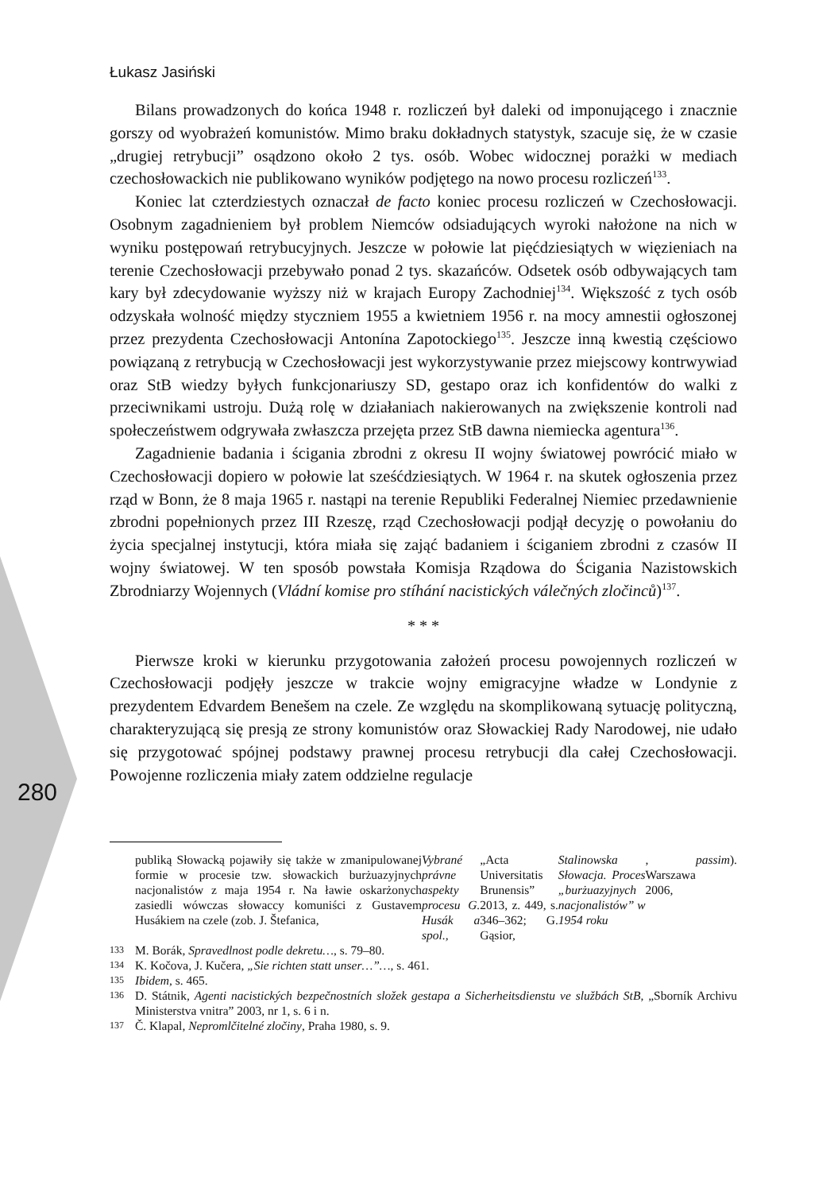280
Łukasz Jasiński
Bilans prowadzonych do końca 1948 r. rozliczeń był daleki od imponującego i znacznie gorszy od wyobrażeń komunistów. Mimo braku dokładnych statystyk, szacuje się, że w czasie „drugiej retrybucji” osądzono około 2 tys. osób. Wobec widocznej porażki w mediach czechosłowackich nie publikowano wyników podjętego na nowo procesu rozliczeń<sup>133</sup>.
Koniec lat czterdziestych oznaczał de facto koniec procesu rozliczeń w Czechosłowacji. Osobnym zagadnieniem był problem Niemców odsiadujących wyroki nałożone na nich w wyniku postępowań retrybucyjnych. Jeszcze w połowie lat pięćdziesiątych w więzieniach na terenie Czechosłowacji przebywało ponad 2 tys. skazańców. Odsetek osób odbywających tam kary był zdecydowanie wyższy niż w krajach Europy Zachodniej<sup>134</sup>. Większość z tych osób odzyskała wolność między styczniem 1955 a kwietniem 1956 r. na mocy amnestii ogłoszonej przez prezydenta Czechosłowacji Antonína Zapotockiego<sup>135</sup>. Jeszcze inną kwestią częściowo powiązaną z retrybucją w Czechosłowacji jest wykorzystywanie przez miejscowy kontrwywiad oraz StB wiedzy byłych funkcjonariuszy SD, gestapo oraz ich konfidentów do walki z przeciwnikami ustroju. Dużą rolę w działaniach nakierowanych na zwiększenie kontroli nad społeczeństwem odgrywała zwłaszcza przejęta przez StB dawna niemiecka agentura<sup>136</sup>.
Zagadnienie badania i ścigania zbrodni z okresu II wojny światowej powrócić miało w Czechosłowacji dopiero w połowie lat sześćdziesiątych. W 1964 r. na skutek ogłoszenia przez rząd w Bonn, że 8 maja 1965 r. nastąpi na terenie Republiki Federalnej Niemiec przedawnienie zbrodni popełnionych przez III Rzeszę, rząd Czechosłowacji podjął decyzję o powołaniu do życia specjalnej instytucji, która miała się zająć badaniem i ściganiem zbrodni z czasów II wojny światowej. W ten sposób powstała Komisja Rządowa do Ścigania Nazistowskich Zbrodniarzy Wojennych (Vládní komise pro stíhání nacistických válečných zločinců)<sup>137</sup>.
* * *
Pierwsze kroki w kierunku przygotowania założeń procesu powojennych rozliczeń w Czechosłowacji podjęły jeszcze w trakcie wojny emigracyjne władze w Londynie z prezydentem Edvardem Benešem na czele. Ze względu na skomplikowaną sytuację polityczną, charakteryzującą się presją ze strony komunistów oraz Słowackiej Rady Narodowej, nie udało się przygotować spójnej podstawy prawnej procesu retrybucji dla całej Czechosłowacji. Powojenne rozliczenia miały zatem oddzielne regulacje
publiką Słowacką pojawiły się także w zmanipulowanej formie w procesie tzw. słowackich burżuazyjnych nacjonalistów z maja 1954 r. Na ławie oskarżonych zasiedli wówczas słowaccy komuniści z Gustavem Husákiem na czele (zob. J. Štefanica, Vybrané právne aspekty procesu G. Husák a spol., „Acta Universitatis Brunensis” 2013, z. 449, s. 346–362; G. Gąsior, Stalinowska Słowacja. Proces „burżuazyjnych nacjonalistów” w 1954 roku, Warszawa 2006, passim).
133 M. Borák, Spravedlnost podle dekretu…, s. 79–80.
134 K. Kočova, J. Kučera, „Sie richten statt unser…”…, s. 461.
135 Ibidem, s. 465.
136 D. Státnik, Agenti nacistických bezpečnostních složek gestapa a Sicherheitsdienstu ve službách StB, „Sborník Archivu Ministerstva vnitra” 2003, nr 1, s. 6 i n.
137 Č. Klapal, Nepromlčitelné zločiny, Praha 1980, s. 9.